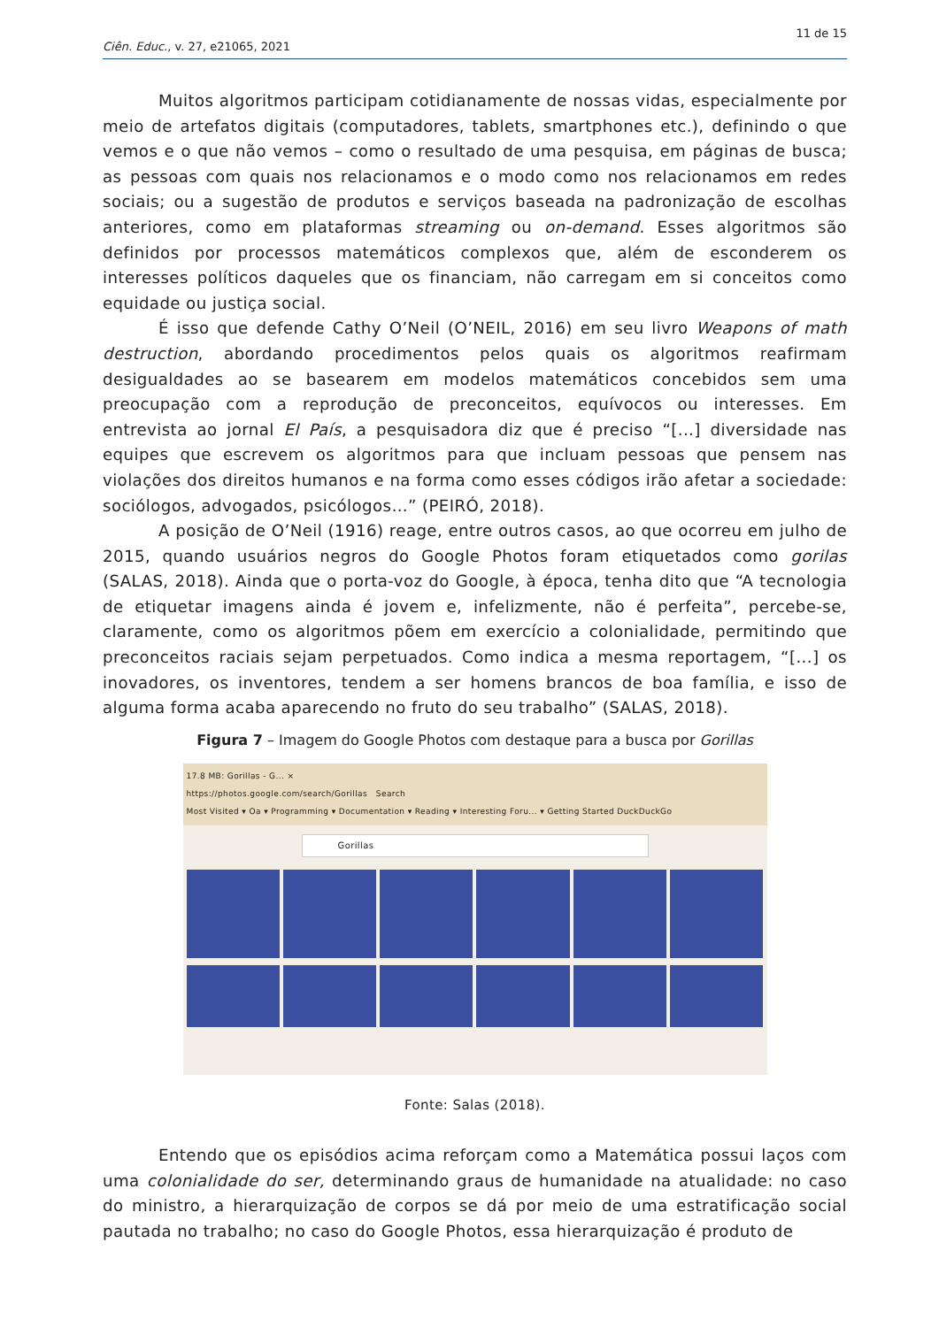11 de 15
Ciên. Educ., v. 27, e21065, 2021
Muitos algoritmos participam cotidianamente de nossas vidas, especialmente por meio de artefatos digitais (computadores, tablets, smartphones etc.), definindo o que vemos e o que não vemos – como o resultado de uma pesquisa, em páginas de busca; as pessoas com quais nos relacionamos e o modo como nos relacionamos em redes sociais; ou a sugestão de produtos e serviços baseada na padronização de escolhas anteriores, como em plataformas streaming ou on-demand. Esses algoritmos são definidos por processos matemáticos complexos que, além de esconderem os interesses políticos daqueles que os financiam, não carregam em si conceitos como equidade ou justiça social.
É isso que defende Cathy O’Neil (O’NEIL, 2016) em seu livro Weapons of math destruction, abordando procedimentos pelos quais os algoritmos reafirmam desigualdades ao se basearem em modelos matemáticos concebidos sem uma preocupação com a reprodução de preconceitos, equívocos ou interesses. Em entrevista ao jornal El País, a pesquisadora diz que é preciso “[...] diversidade nas equipes que escrevem os algoritmos para que incluam pessoas que pensem nas violações dos direitos humanos e na forma como esses códigos irão afetar a sociedade: sociólogos, advogados, psicólogos…” (PEIRÓ, 2018).
A posição de O’Neil (1916) reage, entre outros casos, ao que ocorreu em julho de 2015, quando usuários negros do Google Photos foram etiquetados como gorilas (SALAS, 2018). Ainda que o porta-voz do Google, à época, tenha dito que “A tecnologia de etiquetar imagens ainda é jovem e, infelizmente, não é perfeita”, percebe-se, claramente, como os algoritmos põem em exercício a colonialidade, permitindo que preconceitos raciais sejam perpetuados. Como indica a mesma reportagem, “[...] os inovadores, os inventores, tendem a ser homens brancos de boa família, e isso de alguma forma acaba aparecendo no fruto do seu trabalho” (SALAS, 2018).
Figura 7 – Imagem do Google Photos com destaque para a busca por Gorillas
17.8 MB: Gorillas - G... ×
https://photos.google.com/search/Gorillas Search
Most Visited ▾ Oa ▾ Programming ▾ Documentation ▾ Reading ▾ Interesting Foru... ▾ Getting Started DuckDuckGo
Gorillas
Fonte: Salas (2018).
Entendo que os episódios acima reforçam como a Matemática possui laços com uma colonialidade do ser, determinando graus de humanidade na atualidade: no caso do ministro, a hierarquização de corpos se dá por meio de uma estratificação social pautada no trabalho; no caso do Google Photos, essa hierarquização é produto de